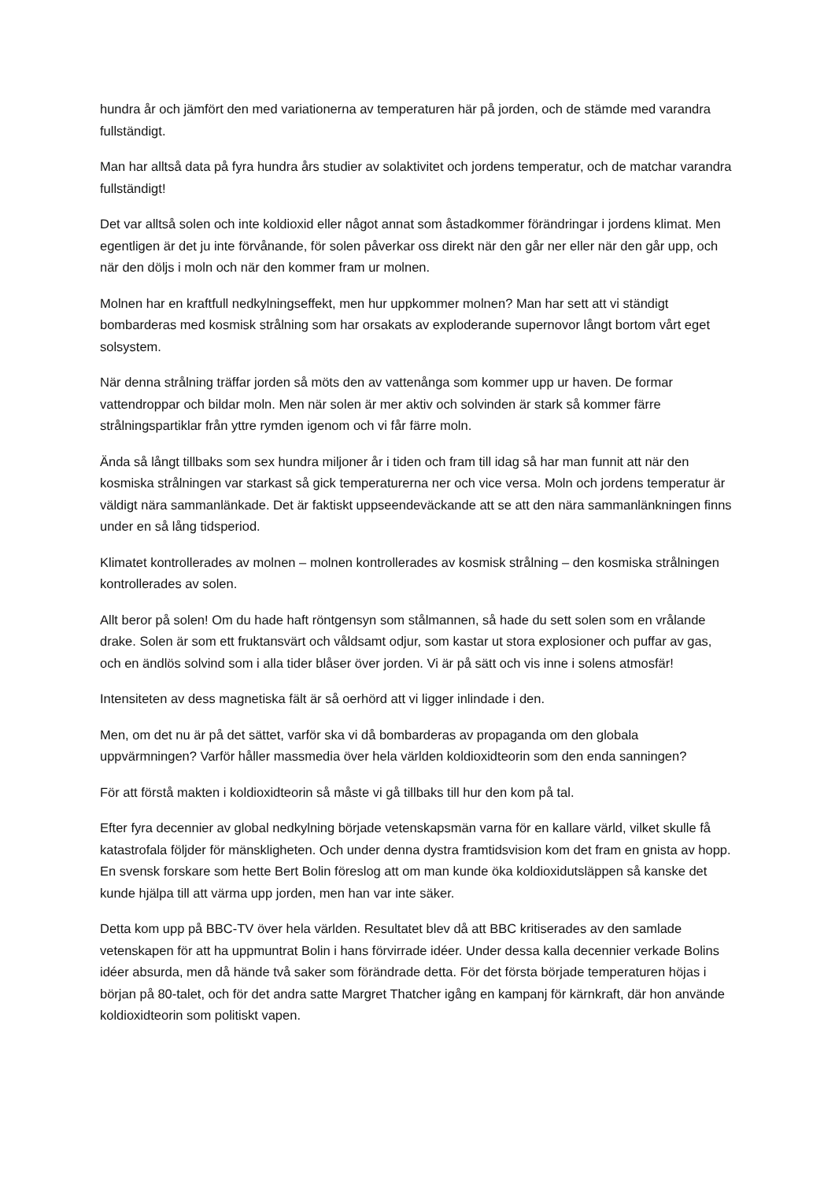hundra år och jämfört den med variationerna av temperaturen här på jorden, och de stämde med varandra fullständigt.
Man har alltså data på fyra hundra års studier av solaktivitet och jordens temperatur, och de matchar varandra fullständigt!
Det var alltså solen och inte koldioxid eller något annat som åstadkommer förändringar i jordens klimat. Men egentligen är det ju inte förvånande, för solen påverkar oss direkt när den går ner eller när den går upp, och när den döljs i moln och när den kommer fram ur molnen.
Molnen har en kraftfull nedkylningseffekt, men hur uppkommer molnen? Man har sett att vi ständigt bombarderas med kosmisk strålning som har orsakats av exploderande supernovor långt bortom vårt eget solsystem.
När denna strålning träffar jorden så möts den av vattenånga som kommer upp ur haven. De formar vattendroppar och bildar moln. Men när solen är mer aktiv och solvinden är stark så kommer färre strålningspartiklar från yttre rymden igenom och vi får färre moln.
Ända så långt tillbaks som sex hundra miljoner år i tiden och fram till idag så har man funnit att när den kosmiska strålningen var starkast så gick temperaturerna ner och vice versa. Moln och jordens temperatur är väldigt nära sammanlänkade. Det är faktiskt uppseendeväckande att se att den nära sammanlänkningen finns under en så lång tidsperiod.
Klimatet kontrollerades av molnen – molnen kontrollerades av kosmisk strålning – den kosmiska strålningen kontrollerades av solen.
Allt beror på solen! Om du hade haft röntgensyn som stålmannen, så hade du sett solen som en vrålande drake. Solen är som ett fruktansvärt och våldsamt odjur, som kastar ut stora explosioner och puffar av gas, och en ändlös solvind som i alla tider blåser över jorden. Vi är på sätt och vis inne i solens atmosfär!
Intensiteten av dess magnetiska fält är så oerhörd att vi ligger inlindade i den.
Men, om det nu är på det sättet, varför ska vi då bombarderas av propaganda om den globala uppvärmningen? Varför håller massmedia över hela världen koldioxidteorin som den enda sanningen?
För att förstå makten i koldioxidteorin så måste vi gå tillbaks till hur den kom på tal.
Efter fyra decennier av global nedkylning började vetenskapsmän varna för en kallare värld, vilket skulle få katastrofala följder för mänskligheten. Och under denna dystra framtidsvision kom det fram en gnista av hopp. En svensk forskare som hette Bert Bolin föreslog att om man kunde öka koldioxidutsläppen så kanske det kunde hjälpa till att värma upp jorden, men han var inte säker.
Detta kom upp på BBC-TV över hela världen. Resultatet blev då att BBC kritiserades av den samlade vetenskapen för att ha uppmuntrat Bolin i hans förvirrade idéer. Under dessa kalla decennier verkade Bolins idéer absurda, men då hände två saker som förändrade detta. För det första började temperaturen höjas i början på 80-talet, och för det andra satte Margret Thatcher igång en kampanj för kärnkraft, där hon använde koldioxidteorin som politiskt vapen.